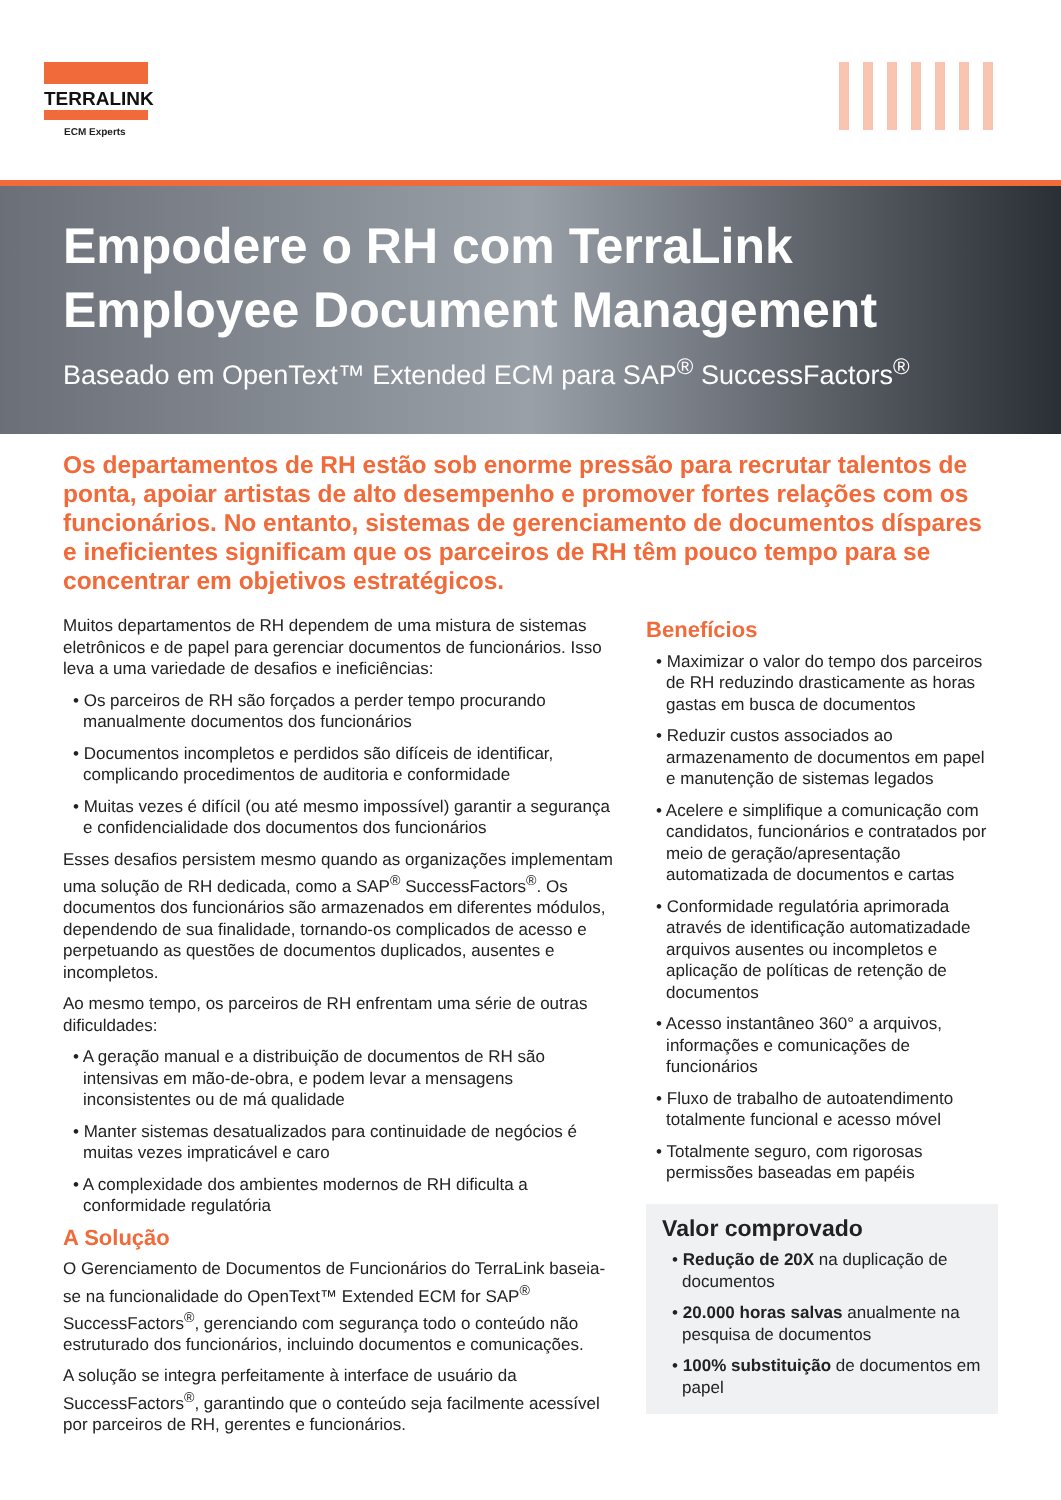TERRALINK
ECM Experts
Empodere o RH com TerraLink
Employee Document Management
Baseado em OpenText™ Extended ECM para SAP<sup>®</sup> SuccessFactors<sup>®</sup>
Os departamentos de RH estão sob enorme pressão para recrutar talentos de ponta, apoiar artistas de alto desempenho e promover fortes relações com os funcionários. No entanto, sistemas de gerenciamento de documentos díspares e ineficientes significam que os parceiros de RH têm pouco tempo para se concentrar em objetivos estratégicos.
Muitos departamentos de RH dependem de uma mistura de sistemas eletrônicos e de papel para gerenciar documentos de funcionários. Isso leva a uma variedade de desafios e ineficiências:
• Os parceiros de RH são forçados a perder tempo procurando manualmente documentos dos funcionários
• Documentos incompletos e perdidos são difíceis de identificar, complicando procedimentos de auditoria e conformidade
• Muitas vezes é difícil (ou até mesmo impossível) garantir a segurança e confidencialidade dos documentos dos funcionários
Esses desafios persistem mesmo quando as organizações implementam uma solução de RH dedicada, como a SAP<sup>®</sup> SuccessFactors<sup>®</sup>. Os documentos dos funcionários são armazenados em diferentes módulos, dependendo de sua finalidade, tornando-os complicados de acesso e perpetuando as questões de documentos duplicados, ausentes e incompletos.
Ao mesmo tempo, os parceiros de RH enfrentam uma série de outras dificuldades:
• A geração manual e a distribuição de documentos de RH são intensivas em mão-de-obra, e podem levar a mensagens inconsistentes ou de má qualidade
• Manter sistemas desatualizados para continuidade de negócios é muitas vezes impraticável e caro
• A complexidade dos ambientes modernos de RH dificulta a conformidade regulatória
A Solução
O Gerenciamento de Documentos de Funcionários do TerraLink baseia-se na funcionalidade do OpenText™ Extended ECM for SAP<sup>®</sup> SuccessFactors<sup>®</sup>, gerenciando com segurança todo o conteúdo não estruturado dos funcionários, incluindo documentos e comunicações.
A solução se integra perfeitamente à interface de usuário da SuccessFactors<sup>®</sup>, garantindo que o conteúdo seja facilmente acessível por parceiros de RH, gerentes e funcionários.
Benefícios
• Maximizar o valor do tempo dos parceiros de RH reduzindo drasticamente as horas gastas em busca de documentos
• Reduzir custos associados ao armazenamento de documentos em papel e manutenção de sistemas legados
• Acelere e simplifique a comunicação com candidatos, funcionários e contratados por meio de geração/apresentação automatizada de documentos e cartas
• Conformidade regulatória aprimorada através de identificação automatizadade arquivos ausentes ou incompletos e aplicação de políticas de retenção de documentos
• Acesso instantâneo 360° a arquivos, informações e comunicações de funcionários
• Fluxo de trabalho de autoatendimento totalmente funcional e acesso móvel
• Totalmente seguro, com rigorosas permissões baseadas em papéis
Valor comprovado
• Redução de 20X na duplicação de documentos
• 20.000 horas salvas anualmente na pesquisa de documentos
• 100% substituição de documentos em papel